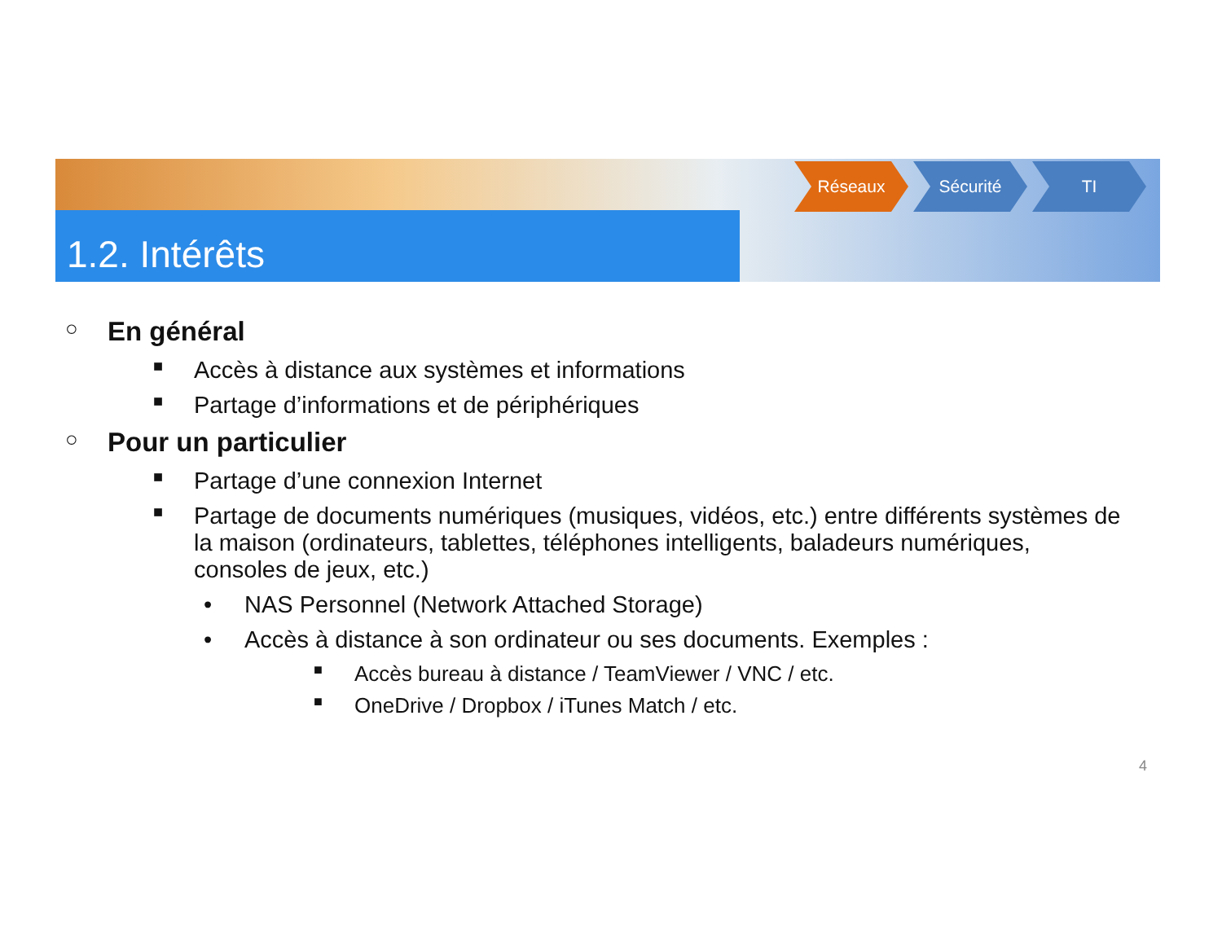1.2. Intérêts
Réseaux Sécurité TI
○ En général
■ Accès à distance aux systèmes et informations
■ Partage d’informations et de périphériques
○ Pour un particulier
■ Partage d’une connexion Internet
■ Partage de documents numériques (musiques, vidéos, etc.) entre différents systèmes de la maison (ordinateurs, tablettes, téléphones intelligents, baladeurs numériques, consoles de jeux, etc.)
• NAS Personnel (Network Attached Storage)
• Accès à distance à son ordinateur ou ses documents. Exemples :
■ Accès bureau à distance / TeamViewer / VNC / etc.
■ OneDrive / Dropbox / iTunes Match / etc.
4